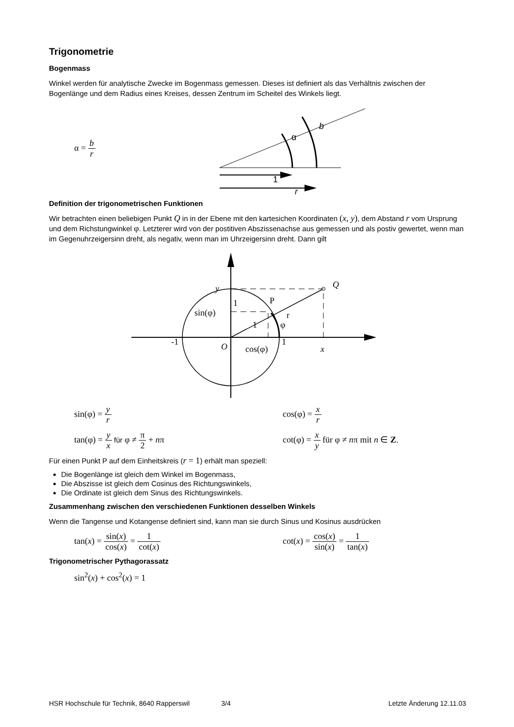Trigonometrie
Bogenmass
Winkel werden für analytische Zwecke im Bogenmass gemessen. Dieses ist definiert als das Verhältnis zwischen der Bogenlänge und dem Radius eines Kreises, dessen Zentrum im Scheitel des Winkels liegt.
α = b r
α
b
1
r
Definition der trigonometrischen Funktionen
Wir betrachten einen beliebigen Punkt Q in in der Ebene mit den kartesichen Koordinaten (x, y), dem Abstand r vom Ursprung und dem Richstungwinkel φ. Letzterer wird von der postitiven Abszissenachse aus gemessen und als postiv gewertet, wenn man im Gegenuhrzeigersinn dreht, als negativ, wenn man im Uhrzeigersinn dreht. Dann gilt
y
Q
1
r
P
sin(φ)
1
φ
-1
O
cos(φ)
1
x
sin(φ) = y r cos(φ) = x r
tan(φ) = y x für φ ≠ π 2 + nπ cot(φ) = x y für φ ≠ nπ mit n ∈ Z.
Für einen Punkt P auf dem Einheitskreis (r = 1) erhält man speziell:
Die Bogenlänge ist gleich dem Winkel im Bogenmass,
Die Abszisse ist gleich dem Cosinus des Richtungswinkels,
Die Ordinate ist gleich dem Sinus des Richtungswinkels.
Zusammenhang zwischen den verschiedenen Funktionen desselben Winkels
Wenn die Tangense und Kotangense definiert sind, kann man sie durch Sinus und Kosinus ausdrücken
tan(x) = sin(x) cos(x) = 1 cot(x) cot(x) = cos(x) sin(x) = 1 tan(x)
Trigonometrischer Pythagorassatz
sin<sup>2</sup>(x) + cos<sup>2</sup>(x) = 1
HSR Hochschule für Technik, 8640 Rapperswil 3/4 Letzte Änderung 12.11.03